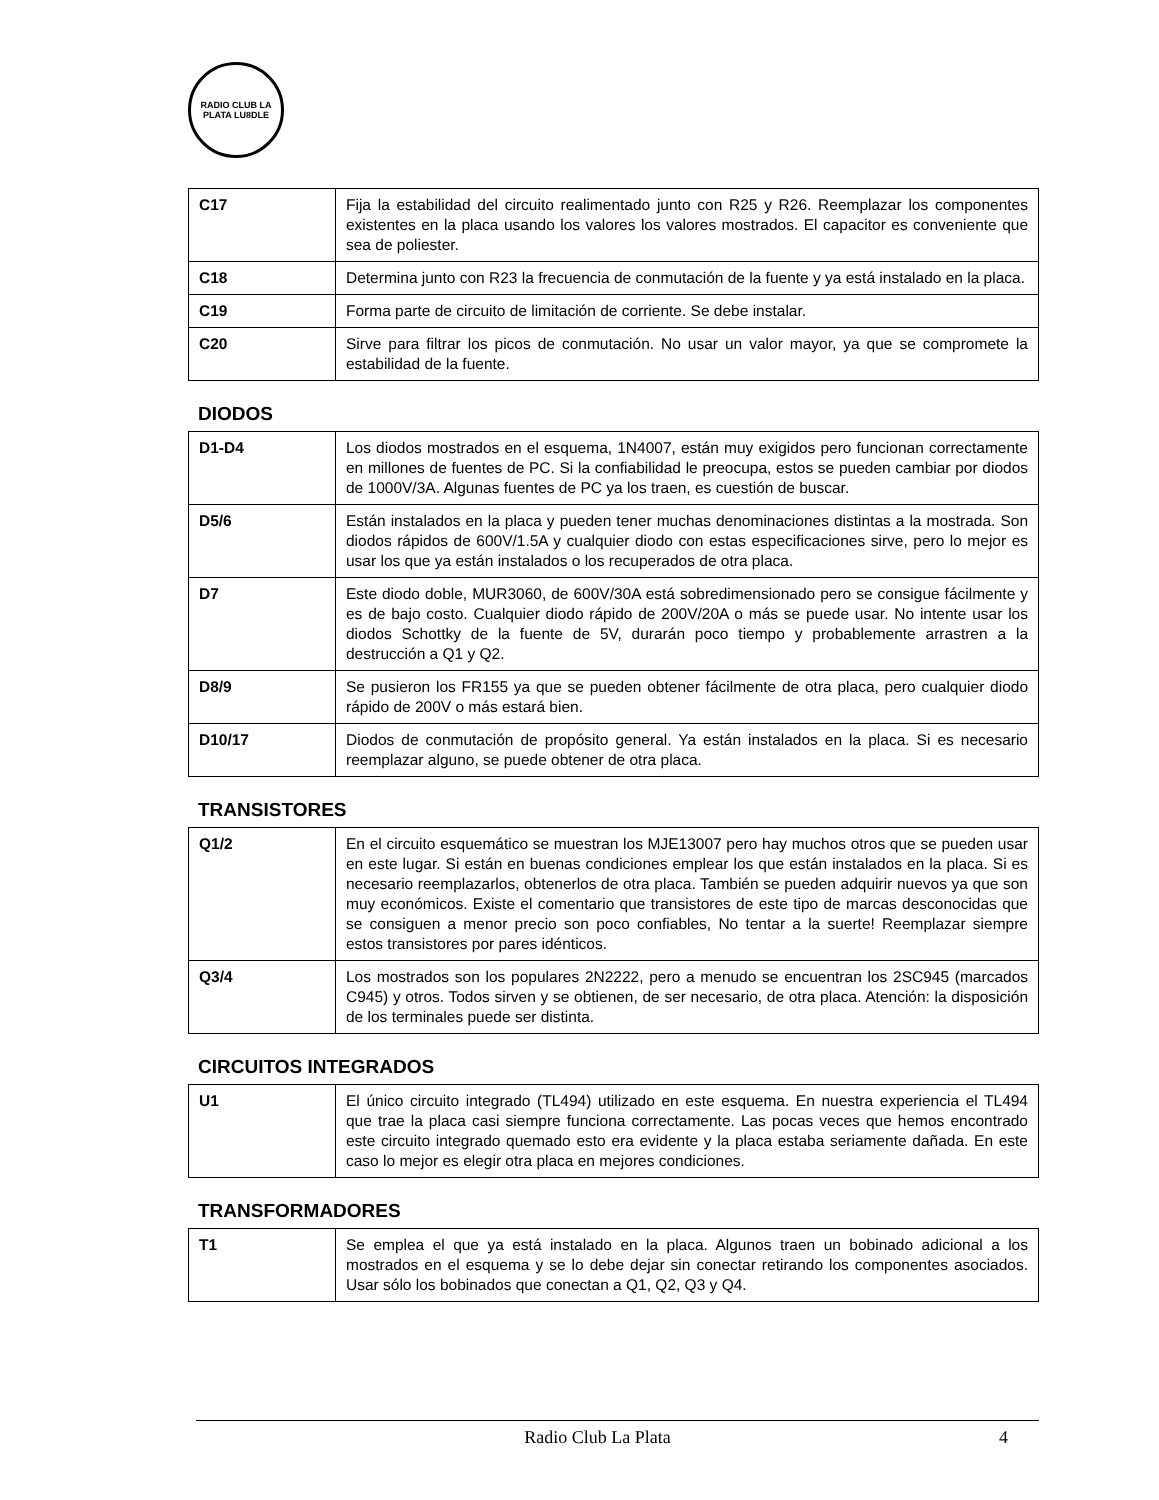RADIO CLUB LA PLATA LU8DLE
| C17 | Fija la estabilidad del circuito realimentado junto con R25 y R26. Reemplazar los componentes existentes en la placa usando los valores los valores mostrados. El capacitor es conveniente que sea de poliester. |
| C18 | Determina junto con R23 la frecuencia de conmutación de la fuente y ya está instalado en la placa. |
| C19 | Forma parte de circuito de limitación de corriente. Se debe instalar. |
| C20 | Sirve para filtrar los picos de conmutación. No usar un valor mayor, ya que se compromete la estabilidad de la fuente. |
DIODOS
| D1-D4 | Los diodos mostrados en el esquema, 1N4007, están muy exigidos pero funcionan correctamente en millones de fuentes de PC. Si la confiabilidad le preocupa, estos se pueden cambiar por diodos de 1000V/3A. Algunas fuentes de PC ya los traen, es cuestión de buscar. |
| D5/6 | Están instalados en la placa y pueden tener muchas denominaciones distintas a la mostrada. Son diodos rápidos de 600V/1.5A y cualquier diodo con estas especificaciones sirve, pero lo mejor es usar los que ya están instalados o los recuperados de otra placa. |
| D7 | Este diodo doble, MUR3060, de 600V/30A está sobredimensionado pero se consigue fácilmente y es de bajo costo. Cualquier diodo rápido de 200V/20A o más se puede usar. No intente usar los diodos Schottky de la fuente de 5V, durarán poco tiempo y probablemente arrastren a la destrucción a Q1 y Q2. |
| D8/9 | Se pusieron los FR155 ya que se pueden obtener fácilmente de otra placa, pero cualquier diodo rápido de 200V o más estará bien. |
| D10/17 | Diodos de conmutación de propósito general. Ya están instalados en la placa. Si es necesario reemplazar alguno, se puede obtener de otra placa. |
TRANSISTORES
| Q1/2 | En el circuito esquemático se muestran los MJE13007 pero hay muchos otros que se pueden usar en este lugar. Si están en buenas condiciones emplear los que están instalados en la placa. Si es necesario reemplazarlos, obtenerlos de otra placa. También se pueden adquirir nuevos ya que son muy económicos. Existe el comentario que transistores de este tipo de marcas desconocidas que se consiguen a menor precio son poco confiables, No tentar a la suerte! Reemplazar siempre estos transistores por pares idénticos. |
| Q3/4 | Los mostrados son los populares 2N2222, pero a menudo se encuentran los 2SC945 (marcados C945) y otros. Todos sirven y se obtienen, de ser necesario, de otra placa. Atención: la disposición de los terminales puede ser distinta. |
CIRCUITOS INTEGRADOS
| U1 | El único circuito integrado (TL494) utilizado en este esquema. En nuestra experiencia el TL494 que trae la placa casi siempre funciona correctamente. Las pocas veces que hemos encontrado este circuito integrado quemado esto era evidente y la placa estaba seriamente dañada. En este caso lo mejor es elegir otra placa en mejores condiciones. |
TRANSFORMADORES
| T1 | Se emplea el que ya está instalado en la placa. Algunos traen un bobinado adicional a los mostrados en el esquema y se lo debe dejar sin conectar retirando los componentes asociados. Usar sólo los bobinados que conectan a Q1, Q2, Q3 y Q4. |
Radio Club La Plata 4